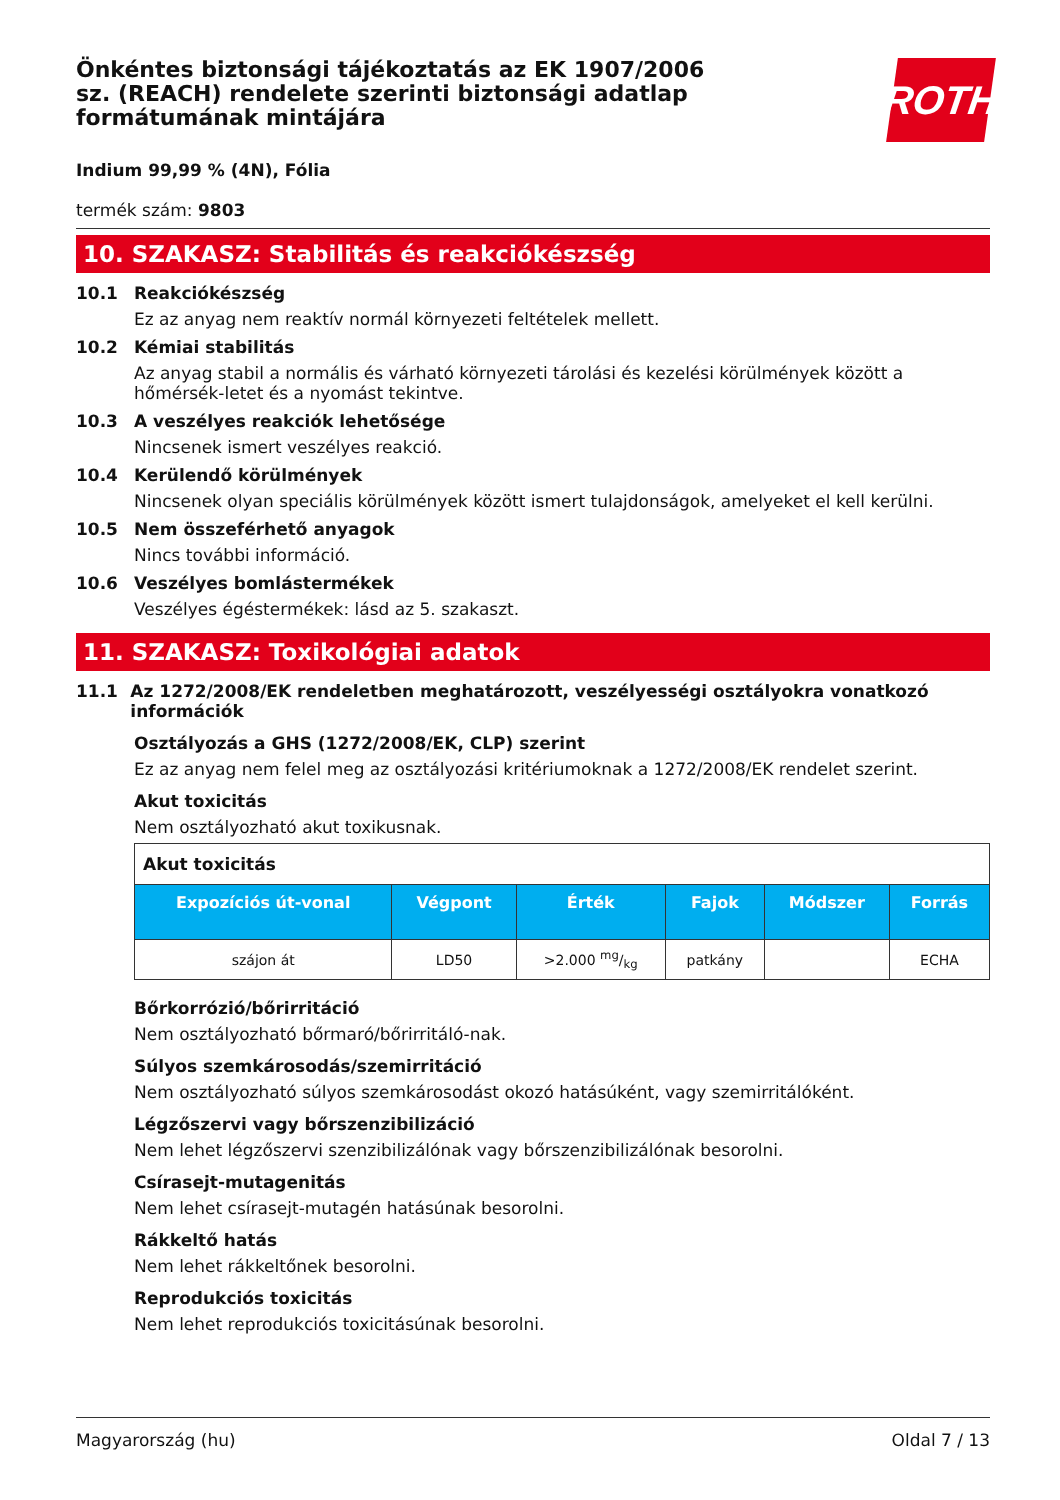ROTH
Önkéntes biztonsági tájékoztatás az EK 1907/2006 sz. (REACH) rendelete szerinti biztonsági adatlap formátumának mintájára
Indium 99,99 % (4N), Fólia
termék szám: 9803
10. SZAKASZ: Stabilitás és reakciókészség
10.1 Reakciókészség
Ez az anyag nem reaktív normál környezeti feltételek mellett.
10.2 Kémiai stabilitás
Az anyag stabil a normális és várható környezeti tárolási és kezelési körülmények között a hőmérsék-letet és a nyomást tekintve.
10.3 A veszélyes reakciók lehetősége
Nincsenek ismert veszélyes reakció.
10.4 Kerülendő körülmények
Nincsenek olyan speciális körülmények között ismert tulajdonságok, amelyeket el kell kerülni.
10.5 Nem összeférhető anyagok
Nincs további információ.
10.6 Veszélyes bomlástermékek
Veszélyes égéstermékek: lásd az 5. szakaszt.
11. SZAKASZ: Toxikológiai adatok
11.1 Az 1272/2008/EK rendeletben meghatározott, veszélyességi osztályokra vonatkozó információk
Osztályozás a GHS (1272/2008/EK, CLP) szerint
Ez az anyag nem felel meg az osztályozási kritériumoknak a 1272/2008/EK rendelet szerint.
Akut toxicitás
Nem osztályozható akut toxikusnak.
| Akut toxicitás | | | | | |
| --- | --- | --- | --- | --- | --- |
| Expozíciós út-vonal | Végpont | Érték | Fajok | Módszer | Forrás |
| szájon át | LD50 | >2.000 mg/kg | patkány | | ECHA |
Bőrkorrózió/bőrirritáció
Nem osztályozható bőrmaró/bőrirritáló-nak.
Súlyos szemkárosodás/szemirritáció
Nem osztályozható súlyos szemkárosodást okozó hatásúként, vagy szemirritálóként.
Légzőszervi vagy bőrszenzibilizáció
Nem lehet légzőszervi szenzibilizálónak vagy bőrszenzibilizálónak besorolni.
Csírasejt-mutagenitás
Nem lehet csírasejt-mutagén hatásúnak besorolni.
Rákkeltő hatás
Nem lehet rákkeltőnek besorolni.
Reprodukciós toxicitás
Nem lehet reprodukciós toxicitásúnak besorolni.
Magyarország (hu) Oldal 7 / 13